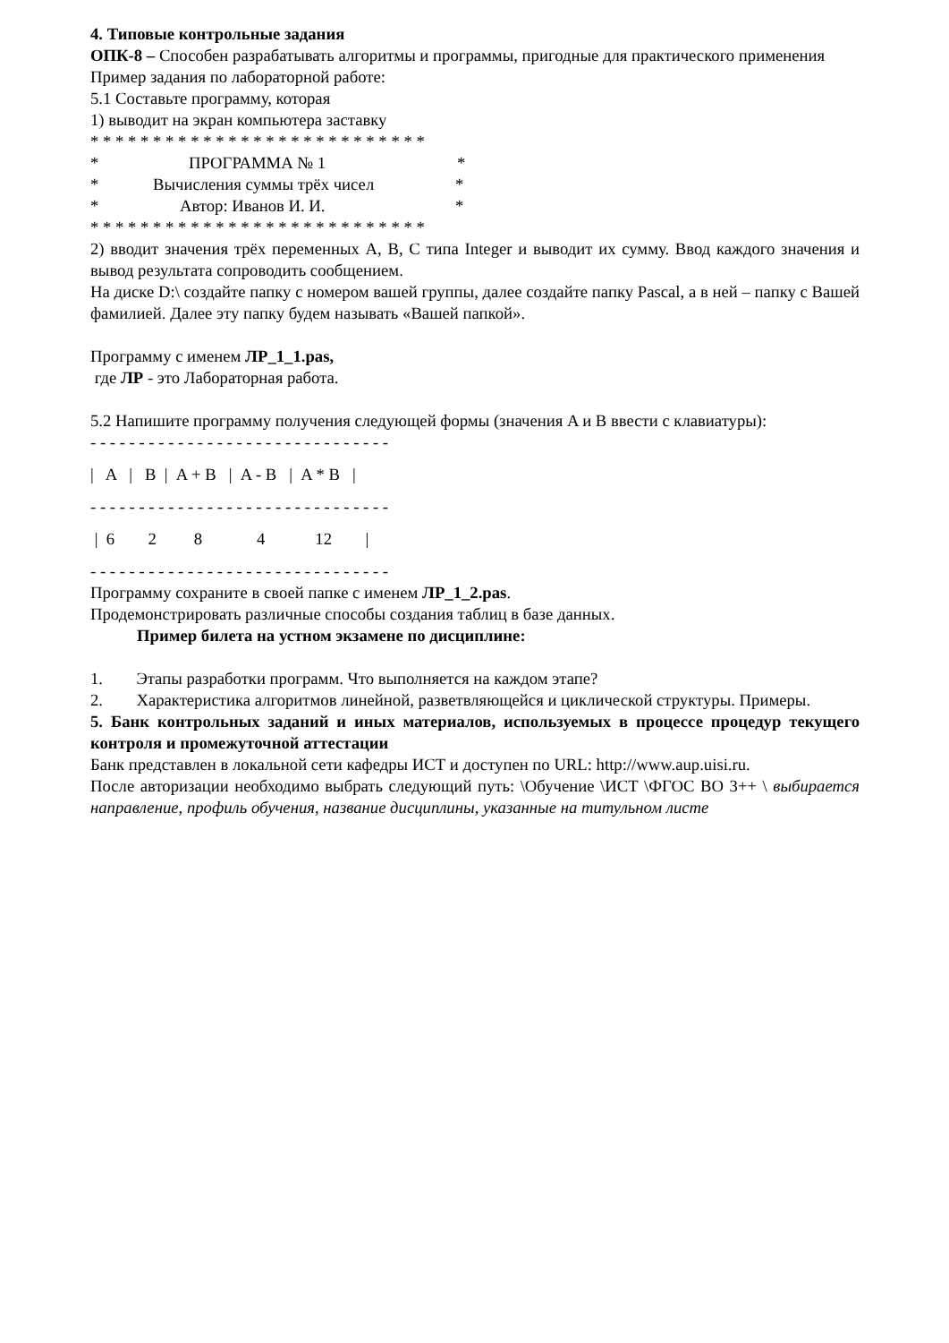4. Типовые контрольные задания
ОПК-8 – Способен разрабатывать алгоритмы и программы, пригодные для практического применения
Пример задания по лабораторной работе:
5.1 Составьте программу, которая
1) выводит на экран компьютера заставку
* * * * * * * * * * * * * * * * * * * * * * * * * * *
* ПРОГРАММА № 1 *
* Вычисления суммы трёх чисел *
* Автор: Иванов И. И. *
* * * * * * * * * * * * * * * * * * * * * * * * * * *
2) вводит значения трёх переменных A, B, C типа Integer и выводит их сумму. Ввод каждого значения и вывод результата сопроводить сообщением.
На диске D:\ создайте папку с номером вашей группы, далее создайте папку Pascal, а в ней – папку с Вашей фамилией. Далее эту папку будем называть «Вашей папкой».
Программу с именем ЛР_1_1.pas,
где ЛР - это Лабораторная работа.
5.2 Напишите программу получения следующей формы (значения A и B ввести с клавиатуры):
- - - - - - - - - - - - - - - - - - - - - - - - - - - - - - -
| A | B | A + B | A - B | A * B |
- - - - - - - - - - - - - - - - - - - - - - - - - - - - - - -
| 6 2 8 4 12 |
- - - - - - - - - - - - - - - - - - - - - - - - - - - - - - -
Программу сохраните в своей папке с именем ЛР_1_2.pas.
Продемонстрировать различные способы создания таблиц в базе данных.
Пример билета на устном экзамене по дисциплине:
1. Этапы разработки программ. Что выполняется на каждом этапе?
2. Характеристика алгоритмов линейной, разветвляющейся и циклической структуры. Примеры.
5. Банк контрольных заданий и иных материалов, используемых в процессе процедур текущего контроля и промежуточной аттестации
Банк представлен в локальной сети кафедры ИСТ и доступен по URL: http://www.aup.uisi.ru.
После авторизации необходимо выбрать следующий путь: \Обучение \ИСТ \ФГОС ВО 3++ \ выбирается направление, профиль обучения, название дисциплины, указанные на титульном листе